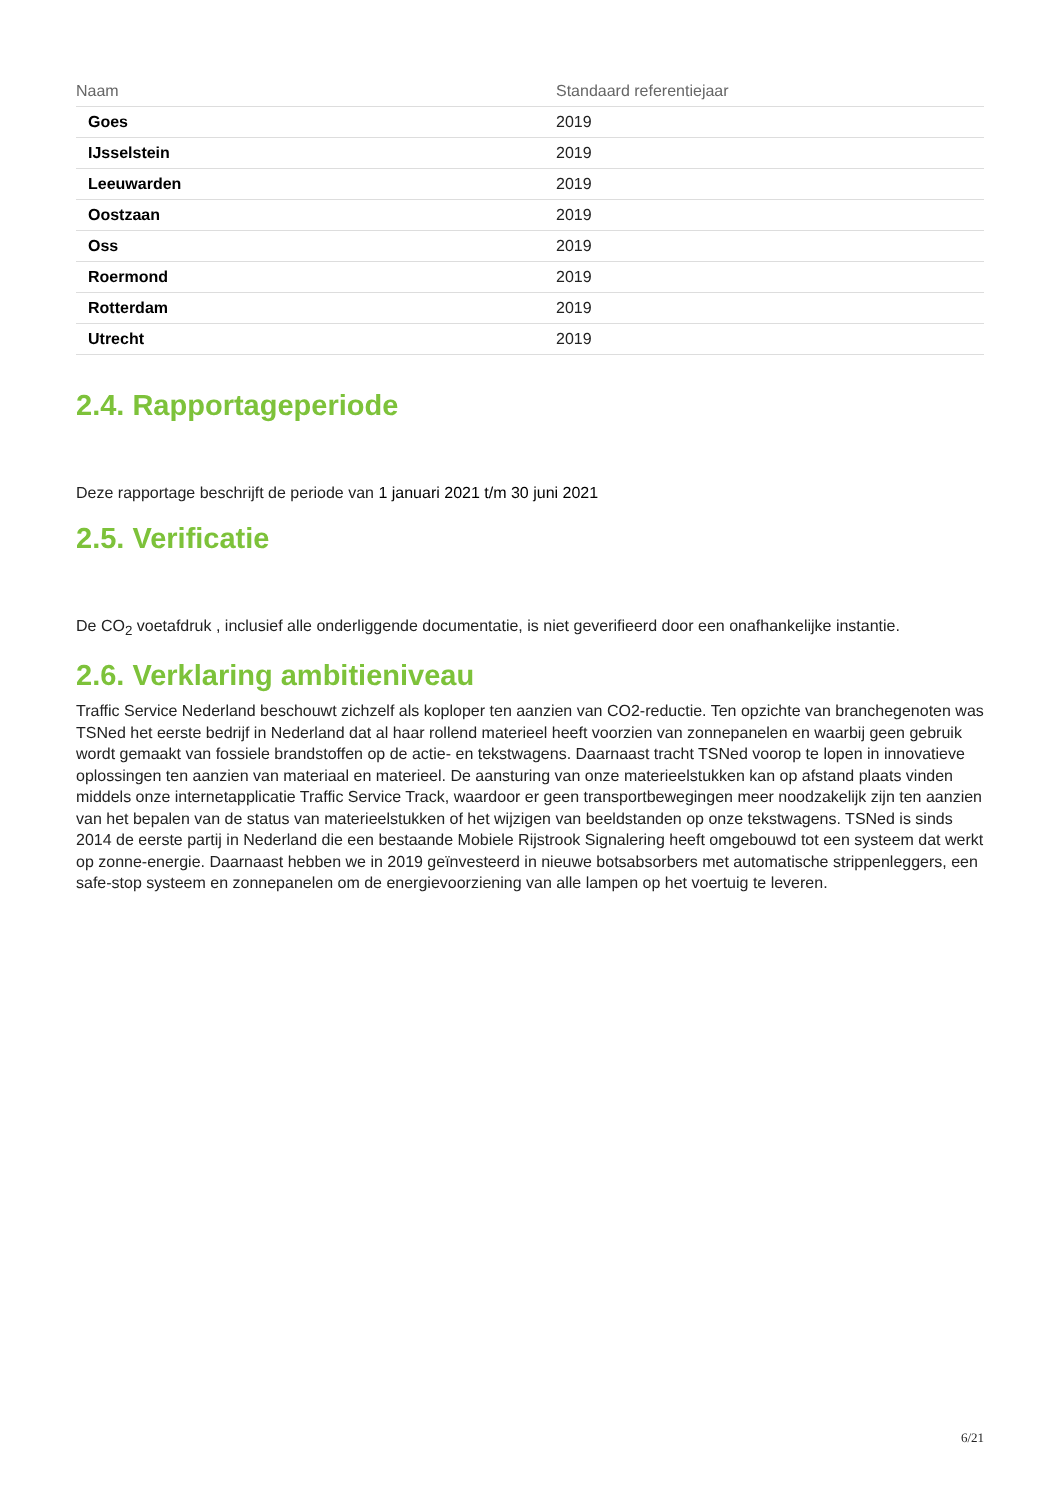| Naam | Standaard referentiejaar |
| --- | --- |
| Goes | 2019 |
| IJsselstein | 2019 |
| Leeuwarden | 2019 |
| Oostzaan | 2019 |
| Oss | 2019 |
| Roermond | 2019 |
| Rotterdam | 2019 |
| Utrecht | 2019 |
2.4. Rapportageperiode
Deze rapportage beschrijft de periode van 1 januari 2021 t/m 30 juni 2021
2.5. Verificatie
De CO<sub>2</sub> voetafdruk , inclusief alle onderliggende documentatie, is niet geverifieerd door een onafhankelijke instantie.
2.6. Verklaring ambitieniveau
Traffic Service Nederland beschouwt zichzelf als koploper ten aanzien van CO2-reductie. Ten opzichte van branchegenoten was TSNed het eerste bedrijf in Nederland dat al haar rollend materieel heeft voorzien van zonnepanelen en waarbij geen gebruik wordt gemaakt van fossiele brandstoffen op de actie- en tekstwagens. Daarnaast tracht TSNed voorop te lopen in innovatieve oplossingen ten aanzien van materiaal en materieel. De aansturing van onze materieelstukken kan op afstand plaats vinden middels onze internetapplicatie Traffic Service Track, waardoor er geen transportbewegingen meer noodzakelijk zijn ten aanzien van het bepalen van de status van materieelstukken of het wijzigen van beeldstanden op onze tekstwagens. TSNed is sinds 2014 de eerste partij in Nederland die een bestaande Mobiele Rijstrook Signalering heeft omgebouwd tot een systeem dat werkt op zonne-energie. Daarnaast hebben we in 2019 geïnvesteerd in nieuwe botsabsorbers met automatische strippenleggers, een safe-stop systeem en zonnepanelen om de energievoorziening van alle lampen op het voertuig te leveren.
6/21